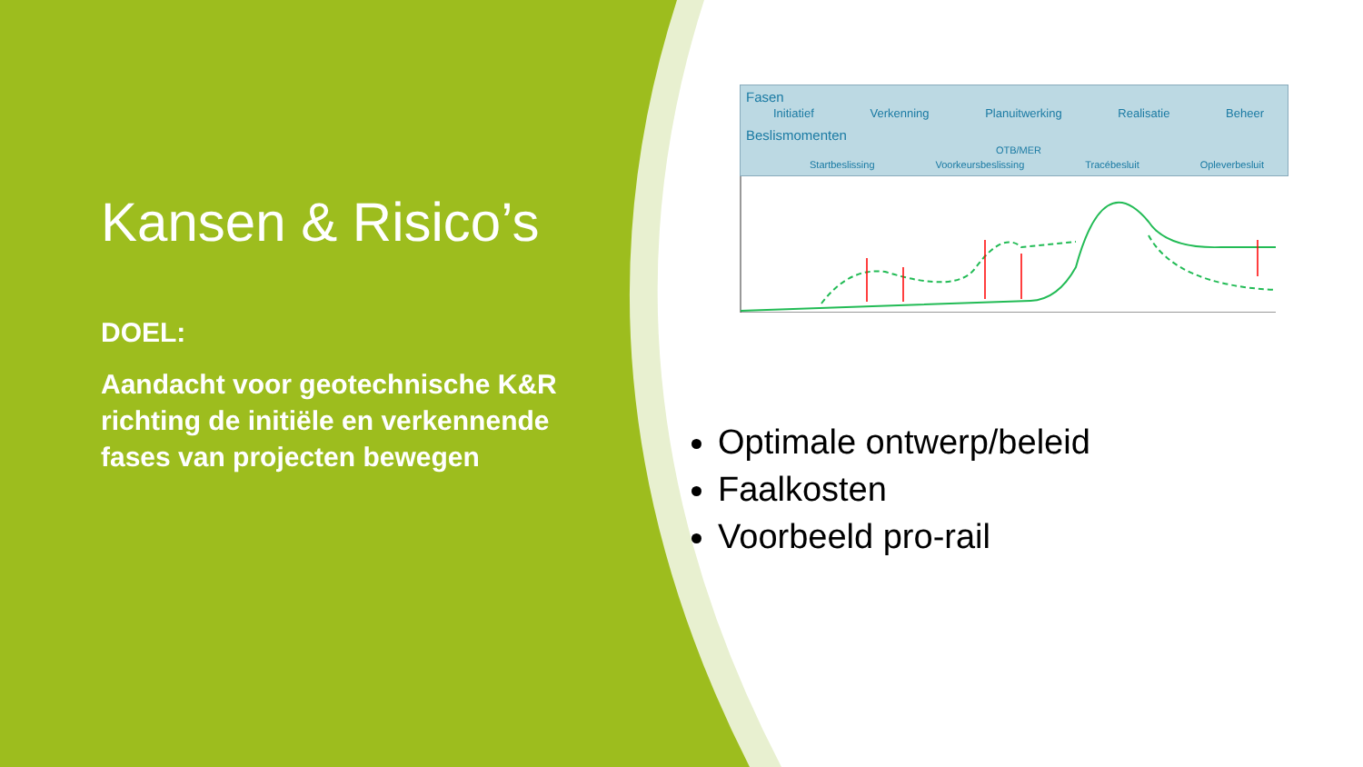Kansen & Risico’s
DOEL:
Aandacht voor geotechnische K&R richting de initiële en verkennende fases van projecten bewegen
Fasen
Initiatief Verkenning Planuitwerking Realisatie Beheer
Beslismomenten
OTB/MER
Startbeslissing Voorkeursbeslissing Tracébesluit Opleverbesluit
Optimale ontwerp/beleid
Faalkosten
Voorbeeld pro-rail